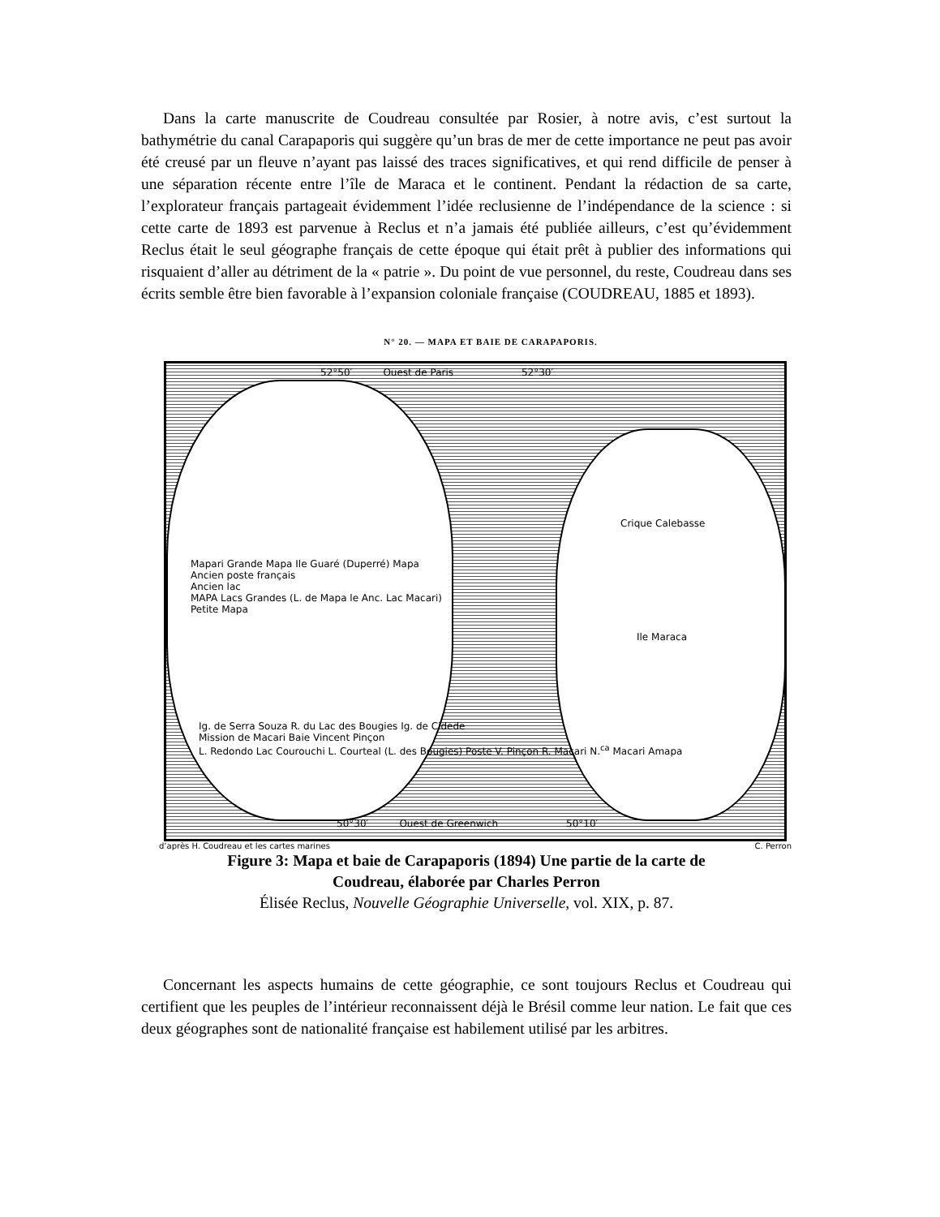Dans la carte manuscrite de Coudreau consultée par Rosier, à notre avis, c’est surtout la bathymétrie du canal Carapaporis qui suggère qu’un bras de mer de cette importance ne peut pas avoir été creusé par un fleuve n’ayant pas laissé des traces significatives, et qui rend difficile de penser à une séparation récente entre l’île de Maraca et le continent. Pendant la rédaction de sa carte, l’explorateur français partageait évidemment l’idée reclusienne de l’indépendance de la science : si cette carte de 1893 est parvenue à Reclus et n’a jamais été publiée ailleurs, c’est qu’évidemment Reclus était le seul géographe français de cette époque qui était prêt à publier des informations qui risquaient d’aller au détriment de la « patrie ». Du point de vue personnel, du reste, Coudreau dans ses écrits semble être bien favorable à l’expansion coloniale française (COUDREAU, 1885 et 1893).
N° 20. — MAPA ET BAIE DE CARAPAPORIS.
52°50′ Ouest de Paris 52°30′
Mapari Grande Mapa Ile Guaré (Duperré) Mapa
Ancien poste français
Ancien lac
MAPA Lacs Grandes (L. de Mapa le Anc. Lac Macari)
Petite Mapa
Crique Calebasse
Ile Maraca
Ig. de Serra Souza R. du Lac des Bougies Ig. de Cidede
Mission de Macari Baie Vincent Pinçon
L. Redondo Lac Courouchi L. Courteal (L. des Bougies) Poste V. Pinçon R. Macari N.<sup>ca</sup> Macari Amapa
50°30′ Ouest de Greenwich 50°10′
d’après H. Coudreau et les cartes marines C. Perron
Figure 3: Mapa et baie de Carapaporis (1894) Une partie de la carte de
Coudreau, élaborée par Charles Perron
Élisée Reclus, Nouvelle Géographie Universelle, vol. XIX, p. 87.
Concernant les aspects humains de cette géographie, ce sont toujours Reclus et Coudreau qui certifient que les peuples de l’intérieur reconnaissent déjà le Brésil comme leur nation. Le fait que ces deux géographes sont de nationalité française est habilement utilisé par les arbitres.